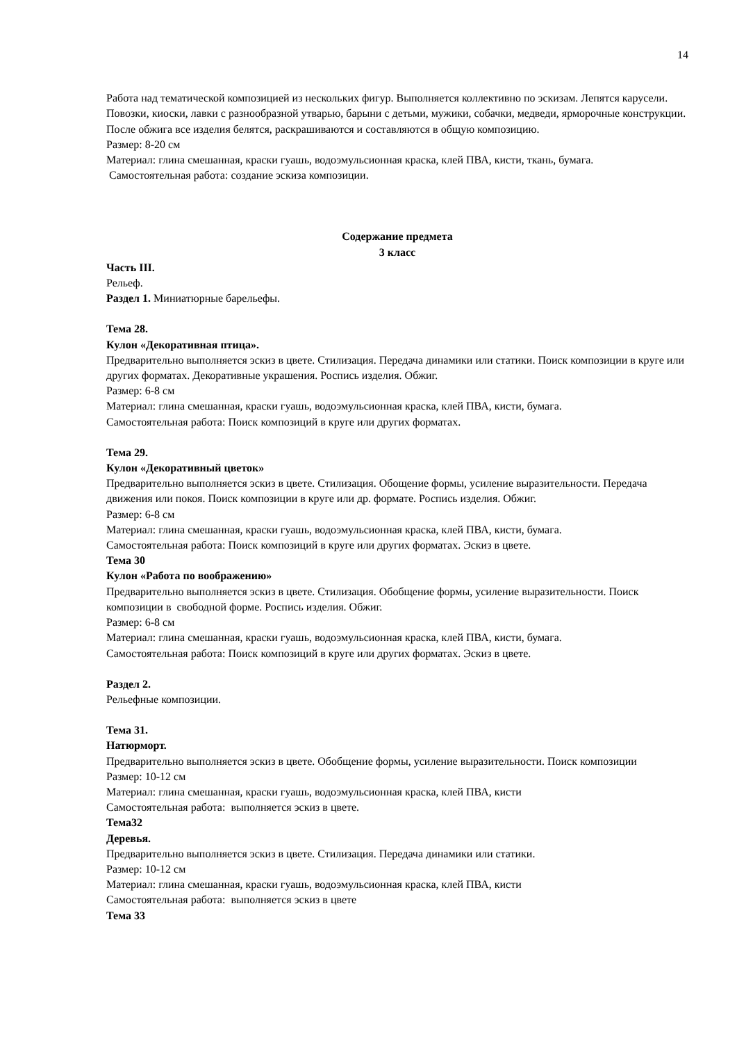14
Работа над тематической композицией из нескольких фигур. Выполняется коллективно по эскизам. Лепятся карусели. Повозки, киоски, лавки с разнообразной утварью, барыни с детьми, мужики, собачки, медведи, ярморочные конструкции.
После обжига все изделия белятся, раскрашиваются и составляются в общую композицию.
Размер: 8-20 см
Материал: глина смешанная, краски гуашь, водоэмульсионная краска, клей ПВА, кисти, ткань, бумага.
Самостоятельная работа: создание эскиза композиции.
Содержание предмета
3 класс
Часть III.
Рельеф.
Раздел 1. Миниатюрные барельефы.
Тема 28.
Кулон «Декоративная птица».
Предварительно выполняется эскиз в цвете. Стилизация. Передача динамики или статики. Поиск композиции в круге или других форматах. Декоративные украшения. Роспись изделия. Обжиг.
Размер: 6-8 см
Материал: глина смешанная, краски гуашь, водоэмульсионная краска, клей ПВА, кисти, бумага.
Самостоятельная работа: Поиск композиций в круге или других форматах.
Тема 29.
Кулон «Декоративный цветок»
Предварительно выполняется эскиз в цвете. Стилизация. Обощение формы, усиление выразительности. Передача движения или покоя. Поиск композиции в круге или др. формате. Роспись изделия. Обжиг.
Размер: 6-8 см
Материал: глина смешанная, краски гуашь, водоэмульсионная краска, клей ПВА, кисти, бумага.
Самостоятельная работа: Поиск композиций в круге или других форматах. Эскиз в цвете.
Тема 30
Кулон «Работа по воображению»
Предварительно выполняется эскиз в цвете. Стилизация. Обобщение формы, усиление выразительности. Поиск композиции в свободной форме. Роспись изделия. Обжиг.
Размер: 6-8 см
Материал: глина смешанная, краски гуашь, водоэмульсионная краска, клей ПВА, кисти, бумага.
Самостоятельная работа: Поиск композиций в круге или других форматах. Эскиз в цвете.
Раздел 2.
Рельефные композиции.
Тема 31.
Натюрморт.
Предварительно выполняется эскиз в цвете. Обобщение формы, усиление выразительности. Поиск композиции
Размер: 10-12 см
Материал: глина смешанная, краски гуашь, водоэмульсионная краска, клей ПВА, кисти
Самостоятельная работа: выполняется эскиз в цвете.
Тема32
Деревья.
Предварительно выполняется эскиз в цвете. Стилизация. Передача динамики или статики.
Размер: 10-12 см
Материал: глина смешанная, краски гуашь, водоэмульсионная краска, клей ПВА, кисти
Самостоятельная работа: выполняется эскиз в цвете
Тема 33